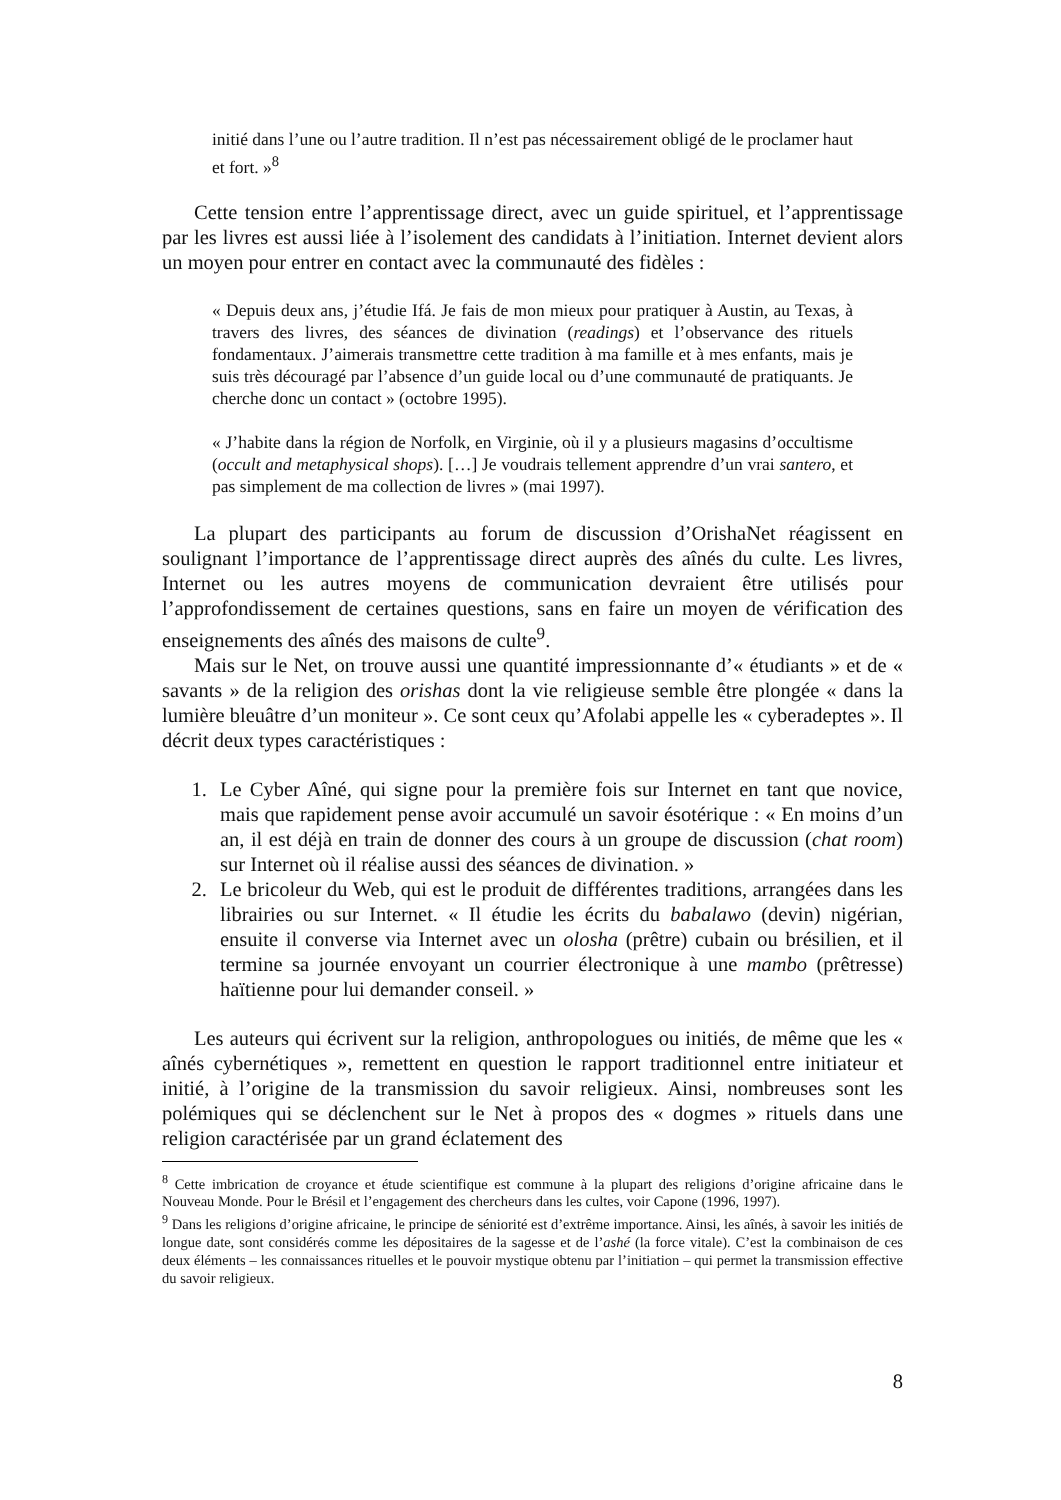initié dans l’une ou l’autre tradition. Il n’est pas nécessairement obligé de le proclamer haut et fort. »<sup>8</sup>
Cette tension entre l’apprentissage direct, avec un guide spirituel, et l’apprentissage par les livres est aussi liée à l’isolement des candidats à l’initiation. Internet devient alors un moyen pour entrer en contact avec la communauté des fidèles :
« Depuis deux ans, j’étudie Ifá. Je fais de mon mieux pour pratiquer à Austin, au Texas, à travers des livres, des séances de divination (readings) et l’observance des rituels fondamentaux. J’aimerais transmettre cette tradition à ma famille et à mes enfants, mais je suis très découragé par l’absence d’un guide local ou d’une communauté de pratiquants. Je cherche donc un contact » (octobre 1995).
« J’habite dans la région de Norfolk, en Virginie, où il y a plusieurs magasins d’occultisme (occult and metaphysical shops). […] Je voudrais tellement apprendre d’un vrai santero, et pas simplement de ma collection de livres » (mai 1997).
La plupart des participants au forum de discussion d’OrishaNet réagissent en soulignant l’importance de l’apprentissage direct auprès des aînés du culte. Les livres, Internet ou les autres moyens de communication devraient être utilisés pour l’approfondissement de certaines questions, sans en faire un moyen de vérification des enseignements des aînés des maisons de culte<sup>9</sup>.
Mais sur le Net, on trouve aussi une quantité impressionnante d’« étudiants » et de « savants » de la religion des orishas dont la vie religieuse semble être plongée « dans la lumière bleuâtre d’un moniteur ». Ce sont ceux qu’Afolabi appelle les « cyberadeptes ». Il décrit deux types caractéristiques :
1. Le Cyber Aîné, qui signe pour la première fois sur Internet en tant que novice, mais que rapidement pense avoir accumulé un savoir ésotérique : « En moins d’un an, il est déjà en train de donner des cours à un groupe de discussion (chat room) sur Internet où il réalise aussi des séances de divination. »
2. Le bricoleur du Web, qui est le produit de différentes traditions, arrangées dans les librairies ou sur Internet. « Il étudie les écrits du babalawo (devin) nigérian, ensuite il converse via Internet avec un olosha (prêtre) cubain ou brésilien, et il termine sa journée envoyant un courrier électronique à une mambo (prêtresse) haïtienne pour lui demander conseil. »
Les auteurs qui écrivent sur la religion, anthropologues ou initiés, de même que les « aînés cybernétiques », remettent en question le rapport traditionnel entre initiateur et initié, à l’origine de la transmission du savoir religieux. Ainsi, nombreuses sont les polémiques qui se déclenchent sur le Net à propos des « dogmes » rituels dans une religion caractérisée par un grand éclatement des
<sup>8</sup> Cette imbrication de croyance et étude scientifique est commune à la plupart des religions d’origine africaine dans le Nouveau Monde. Pour le Brésil et l’engagement des chercheurs dans les cultes, voir Capone (1996, 1997).
<sup>9</sup> Dans les religions d’origine africaine, le principe de séniorité est d’extrême importance. Ainsi, les aînés, à savoir les initiés de longue date, sont considérés comme les dépositaires de la sagesse et de l’ashé (la force vitale). C’est la combinaison de ces deux éléments – les connaissances rituelles et le pouvoir mystique obtenu par l’initiation – qui permet la transmission effective du savoir religieux.
8